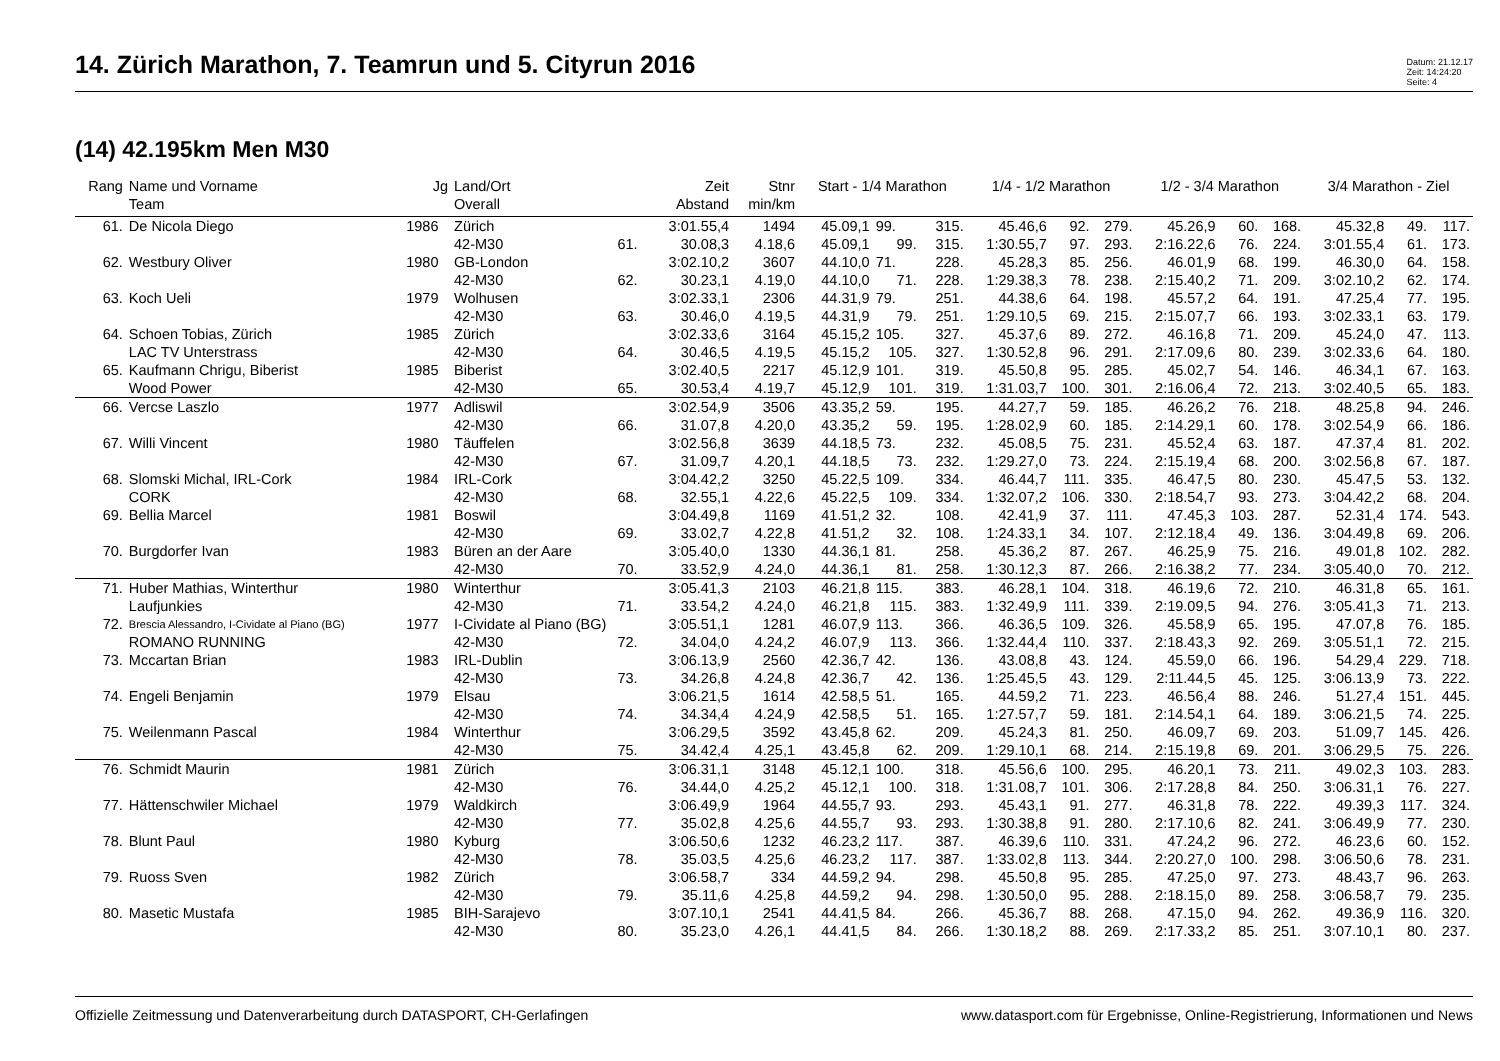14. Zürich Marathon, 7. Teamrun und 5. Cityrun 2016
Datum: 21.12.17
Zeit: 14:24:20
Seite: 4
(14) 42.195km Men M30
| Rang | Name und Vorname | Jg | Land/Ort | | Zeit | Stnr | Start - 1/4 Marathon | | | 1/4 - 1/2 Marathon | | | 1/2 - 3/4 Marathon | | | 3/4 Marathon - Ziel | | |
| --- | --- | --- | --- | --- | --- | --- | --- | --- | --- | --- | --- | --- | --- | --- | --- | --- | --- | --- |
| | Team | | Overall | | Abstand | min/km | | | | | | | | | | | | |
| 61. | De Nicola Diego | 1986 | Zürich | | 3:01.55,4 | 1494 | 45.09,1 | 99. | 315. | 45.46,6 | 92. | 279. | 45.26,9 | 60. | 168. | 45.32,8 | 49. | 117. |
| | | | 42-M30 | 61. | 30.08,3 | 4.18,6 | 45.09,1 | 99. | 315. | 1:30.55,7 | 97. | 293. | 2:16.22,6 | 76. | 224. | 3:01.55,4 | 61. | 173. |
| 62. | Westbury Oliver | 1980 | GB-London | | 3:02.10,2 | 3607 | 44.10,0 | 71. | 228. | 45.28,3 | 85. | 256. | 46.01,9 | 68. | 199. | 46.30,0 | 64. | 158. |
| | | | 42-M30 | 62. | 30.23,1 | 4.19,0 | 44.10,0 | 71. | 228. | 1:29.38,3 | 78. | 238. | 2:15.40,2 | 71. | 209. | 3:02.10,2 | 62. | 174. |
| 63. | Koch Ueli | 1979 | Wolhusen | | 3:02.33,1 | 2306 | 44.31,9 | 79. | 251. | 44.38,6 | 64. | 198. | 45.57,2 | 64. | 191. | 47.25,4 | 77. | 195. |
| | | | 42-M30 | 63. | 30.46,0 | 4.19,5 | 44.31,9 | 79. | 251. | 1:29.10,5 | 69. | 215. | 2:15.07,7 | 66. | 193. | 3:02.33,1 | 63. | 179. |
| 64. | Schoen Tobias, Zürich | 1985 | Zürich | | 3:02.33,6 | 3164 | 45.15,2 | 105. | 327. | 45.37,6 | 89. | 272. | 46.16,8 | 71. | 209. | 45.24,0 | 47. | 113. |
| | LAC TV Unterstrass | | 42-M30 | 64. | 30.46,5 | 4.19,5 | 45.15,2 | 105. | 327. | 1:30.52,8 | 96. | 291. | 2:17.09,6 | 80. | 239. | 3:02.33,6 | 64. | 180. |
| 65. | Kaufmann Chrigu, Biberist | 1985 | Biberist | | 3:02.40,5 | 2217 | 45.12,9 | 101. | 319. | 45.50,8 | 95. | 285. | 45.02,7 | 54. | 146. | 46.34,1 | 67. | 163. |
| | Wood Power | | 42-M30 | 65. | 30.53,4 | 4.19,7 | 45.12,9 | 101. | 319. | 1:31.03,7 | 100. | 301. | 2:16.06,4 | 72. | 213. | 3:02.40,5 | 65. | 183. |
| 66. | Vercse Laszlo | 1977 | Adliswil | | 3:02.54,9 | 3506 | 43.35,2 | 59. | 195. | 44.27,7 | 59. | 185. | 46.26,2 | 76. | 218. | 48.25,8 | 94. | 246. |
| | | | 42-M30 | 66. | 31.07,8 | 4.20,0 | 43.35,2 | 59. | 195. | 1:28.02,9 | 60. | 185. | 2:14.29,1 | 60. | 178. | 3:02.54,9 | 66. | 186. |
| 67. | Willi Vincent | 1980 | Täuffelen | | 3:02.56,8 | 3639 | 44.18,5 | 73. | 232. | 45.08,5 | 75. | 231. | 45.52,4 | 63. | 187. | 47.37,4 | 81. | 202. |
| | | | 42-M30 | 67. | 31.09,7 | 4.20,1 | 44.18,5 | 73. | 232. | 1:29.27,0 | 73. | 224. | 2:15.19,4 | 68. | 200. | 3:02.56,8 | 67. | 187. |
| 68. | Slomski Michal, IRL-Cork | 1984 | IRL-Cork | | 3:04.42,2 | 3250 | 45.22,5 | 109. | 334. | 46.44,7 | 111. | 335. | 46.47,5 | 80. | 230. | 45.47,5 | 53. | 132. |
| | CORK | | 42-M30 | 68. | 32.55,1 | 4.22,6 | 45.22,5 | 109. | 334. | 1:32.07,2 | 106. | 330. | 2:18.54,7 | 93. | 273. | 3:04.42,2 | 68. | 204. |
| 69. | Bellia Marcel | 1981 | Boswil | | 3:04.49,8 | 1169 | 41.51,2 | 32. | 108. | 42.41,9 | 37. | 111. | 47.45,3 | 103. | 287. | 52.31,4 | 174. | 543. |
| | | | 42-M30 | 69. | 33.02,7 | 4.22,8 | 41.51,2 | 32. | 108. | 1:24.33,1 | 34. | 107. | 2:12.18,4 | 49. | 136. | 3:04.49,8 | 69. | 206. |
| 70. | Burgdorfer Ivan | 1983 | Büren an der Aare | | 3:05.40,0 | 1330 | 44.36,1 | 81. | 258. | 45.36,2 | 87. | 267. | 46.25,9 | 75. | 216. | 49.01,8 | 102. | 282. |
| | | | 42-M30 | 70. | 33.52,9 | 4.24,0 | 44.36,1 | 81. | 258. | 1:30.12,3 | 87. | 266. | 2:16.38,2 | 77. | 234. | 3:05.40,0 | 70. | 212. |
| 71. | Huber Mathias, Winterthur | 1980 | Winterthur | | 3:05.41,3 | 2103 | 46.21,8 | 115. | 383. | 46.28,1 | 104. | 318. | 46.19,6 | 72. | 210. | 46.31,8 | 65. | 161. |
| | Laufjunkies | | 42-M30 | 71. | 33.54,2 | 4.24,0 | 46.21,8 | 115. | 383. | 1:32.49,9 | 111. | 339. | 2:19.09,5 | 94. | 276. | 3:05.41,3 | 71. | 213. |
| 72. | Brescia Alessandro, I-Cividate al Piano (BG) | 1977 | I-Cividate al Piano (BG) | | 3:05.51,1 | 1281 | 46.07,9 | 113. | 366. | 46.36,5 | 109. | 326. | 45.58,9 | 65. | 195. | 47.07,8 | 76. | 185. |
| | ROMANO RUNNING | | 42-M30 | 72. | 34.04,0 | 4.24,2 | 46.07,9 | 113. | 366. | 1:32.44,4 | 110. | 337. | 2:18.43,3 | 92. | 269. | 3:05.51,1 | 72. | 215. |
| 73. | Mccartan Brian | 1983 | IRL-Dublin | | 3:06.13,9 | 2560 | 42.36,7 | 42. | 136. | 43.08,8 | 43. | 124. | 45.59,0 | 66. | 196. | 54.29,4 | 229. | 718. |
| | | | 42-M30 | 73. | 34.26,8 | 4.24,8 | 42.36,7 | 42. | 136. | 1:25.45,5 | 43. | 129. | 2:11.44,5 | 45. | 125. | 3:06.13,9 | 73. | 222. |
| 74. | Engeli Benjamin | 1979 | Elsau | | 3:06.21,5 | 1614 | 42.58,5 | 51. | 165. | 44.59,2 | 71. | 223. | 46.56,4 | 88. | 246. | 51.27,4 | 151. | 445. |
| | | | 42-M30 | 74. | 34.34,4 | 4.24,9 | 42.58,5 | 51. | 165. | 1:27.57,7 | 59. | 181. | 2:14.54,1 | 64. | 189. | 3:06.21,5 | 74. | 225. |
| 75. | Weilenmann Pascal | 1984 | Winterthur | | 3:06.29,5 | 3592 | 43.45,8 | 62. | 209. | 45.24,3 | 81. | 250. | 46.09,7 | 69. | 203. | 51.09,7 | 145. | 426. |
| | | | 42-M30 | 75. | 34.42,4 | 4.25,1 | 43.45,8 | 62. | 209. | 1:29.10,1 | 68. | 214. | 2:15.19,8 | 69. | 201. | 3:06.29,5 | 75. | 226. |
| 76. | Schmidt Maurin | 1981 | Zürich | | 3:06.31,1 | 3148 | 45.12,1 | 100. | 318. | 45.56,6 | 100. | 295. | 46.20,1 | 73. | 211. | 49.02,3 | 103. | 283. |
| | | | 42-M30 | 76. | 34.44,0 | 4.25,2 | 45.12,1 | 100. | 318. | 1:31.08,7 | 101. | 306. | 2:17.28,8 | 84. | 250. | 3:06.31,1 | 76. | 227. |
| 77. | Hättenschwiler Michael | 1979 | Waldkirch | | 3:06.49,9 | 1964 | 44.55,7 | 93. | 293. | 45.43,1 | 91. | 277. | 46.31,8 | 78. | 222. | 49.39,3 | 117. | 324. |
| | | | 42-M30 | 77. | 35.02,8 | 4.25,6 | 44.55,7 | 93. | 293. | 1:30.38,8 | 91. | 280. | 2:17.10,6 | 82. | 241. | 3:06.49,9 | 77. | 230. |
| 78. | Blunt Paul | 1980 | Kyburg | | 3:06.50,6 | 1232 | 46.23,2 | 117. | 387. | 46.39,6 | 110. | 331. | 47.24,2 | 96. | 272. | 46.23,6 | 60. | 152. |
| | | | 42-M30 | 78. | 35.03,5 | 4.25,6 | 46.23,2 | 117. | 387. | 1:33.02,8 | 113. | 344. | 2:20.27,0 | 100. | 298. | 3:06.50,6 | 78. | 231. |
| 79. | Ruoss Sven | 1982 | Zürich | | 3:06.58,7 | 334 | 44.59,2 | 94. | 298. | 45.50,8 | 95. | 285. | 47.25,0 | 97. | 273. | 48.43,7 | 96. | 263. |
| | | | 42-M30 | 79. | 35.11,6 | 4.25,8 | 44.59,2 | 94. | 298. | 1:30.50,0 | 95. | 288. | 2:18.15,0 | 89. | 258. | 3:06.58,7 | 79. | 235. |
| 80. | Masetic Mustafa | 1985 | BIH-Sarajevo | | 3:07.10,1 | 2541 | 44.41,5 | 84. | 266. | 45.36,7 | 88. | 268. | 47.15,0 | 94. | 262. | 49.36,9 | 116. | 320. |
| | | | 42-M30 | 80. | 35.23,0 | 4.26,1 | 44.41,5 | 84. | 266. | 1:30.18,2 | 88. | 269. | 2:17.33,2 | 85. | 251. | 3:07.10,1 | 80. | 237. |
Offizielle Zeitmessung und Datenverarbeitung durch DATASPORT, CH-Gerlafingen www.datasport.com für Ergebnisse, Online-Registrierung, Informationen und News